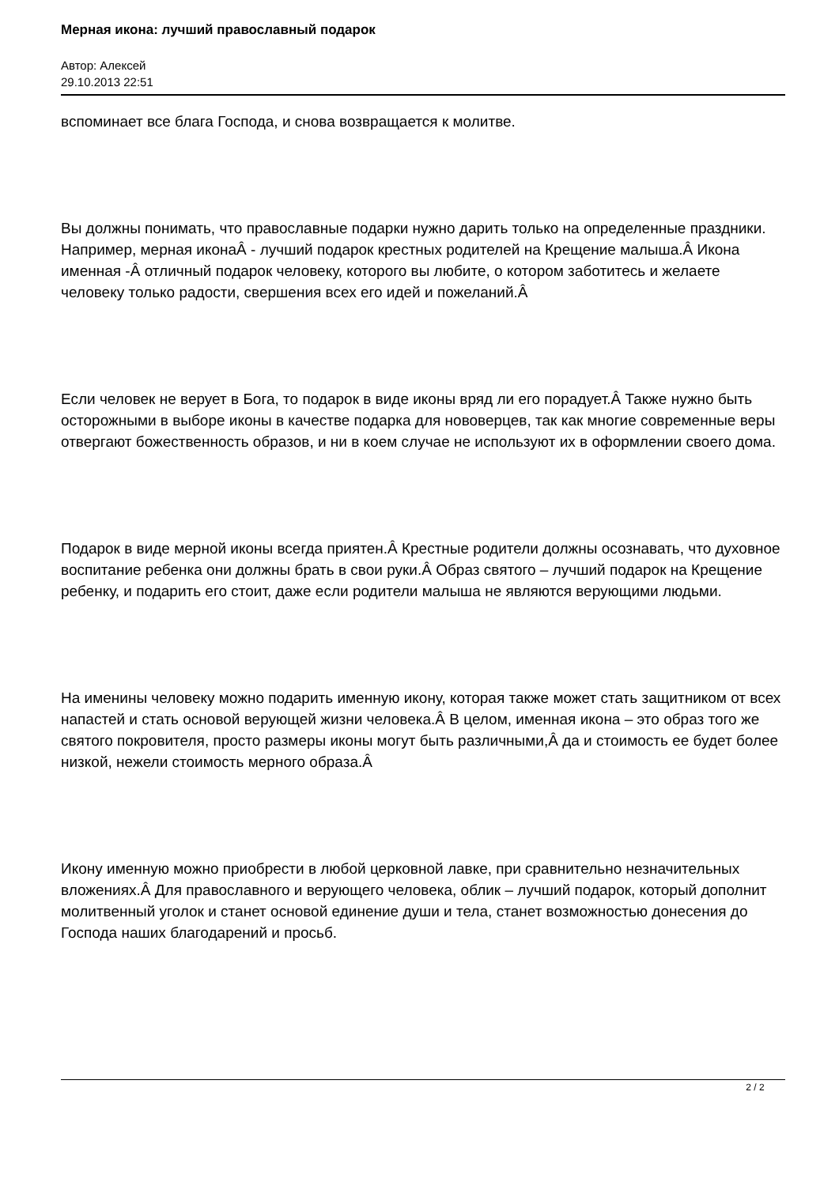Мерная икона: лучший православный подарок
Автор: Алексей
29.10.2013 22:51
вспоминает все блага Господа, и снова возвращается к молитве.
Вы должны понимать, что православные подарки нужно дарить только на определенные праздники. Например, мерная иконаÂ - лучший подарок крестных родителей на Крещение малыша.Â Икона именная -Â отличный подарок человеку, которого вы любите, о котором заботитесь и желаете человеку только радости, свершения всех его идей и пожеланий.Â
Если человек не верует в Бога, то подарок в виде иконы вряд ли его порадует.Â Также нужно быть осторожными в выборе иконы в качестве подарка для нововерцев, так как многие современные веры отвергают божественность образов, и ни в коем случае не используют их в оформлении своего дома.
Подарок в виде мерной иконы всегда приятен.Â Крестные родители должны осознавать, что духовное воспитание ребенка они должны брать в свои руки.Â Образ святого – лучший подарок на Крещение ребенку, и подарить его стоит, даже если родители малыша не являются верующими людьми.
На именины человеку можно подарить именную икону, которая также может стать защитником от всех напастей и стать основой верующей жизни человека.Â В целом, именная икона – это образ того же святого покровителя, просто размеры иконы могут быть различными,Â да и стоимость ее будет более низкой, нежели стоимость мерного образа.Â
Икону именную можно приобрести в любой церковной лавке, при сравнительно незначительных вложениях.Â Для православного и верующего человека, облик – лучший подарок, который дополнит молитвенный уголок и станет основой единение души и тела, станет возможностью донесения до Господа наших благодарений и просьб.
2 / 2